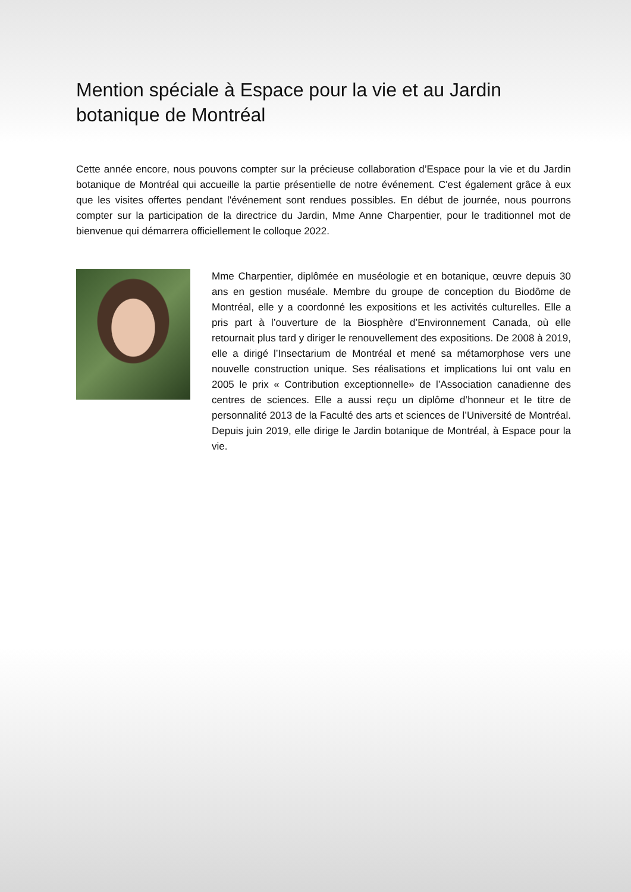Mention spéciale à Espace pour la vie et au Jardin botanique de Montréal
Cette année encore, nous pouvons compter sur la précieuse collaboration d’Espace pour la vie et du Jardin botanique de Montréal qui accueille la partie présentielle de notre événement. C'est également grâce à eux que les visites offertes pendant l'événement sont rendues possibles. En début de journée, nous pourrons compter sur la participation de la directrice du Jardin, Mme Anne Charpentier, pour le traditionnel mot de bienvenue qui démarrera officiellement le colloque 2022.
Mme Charpentier, diplômée en muséologie et en botanique, œuvre depuis 30 ans en gestion muséale. Membre du groupe de conception du Biodôme de Montréal, elle y a coordonné les expositions et les activités culturelles. Elle a pris part à l’ouverture de la Biosphère d’Environnement Canada, où elle retournait plus tard y diriger le renouvellement des expositions. De 2008 à 2019, elle a dirigé l’Insectarium de Montréal et mené sa métamorphose vers une nouvelle construction unique. Ses réalisations et implications lui ont valu en 2005 le prix « Contribution exceptionnelle» de l’Association canadienne des centres de sciences. Elle a aussi reçu un diplôme d’honneur et le titre de personnalité 2013 de la Faculté des arts et sciences de l’Université de Montréal. Depuis juin 2019, elle dirige le Jardin botanique de Montréal, à Espace pour la vie.